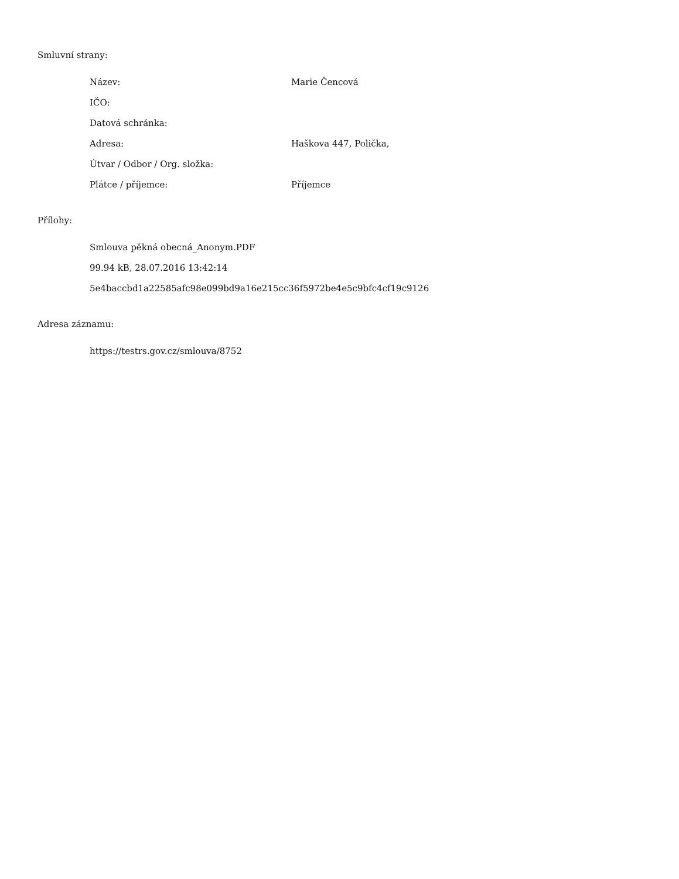Smluvní strany:
| Název: | Marie Čencová |
| IČO: | |
| Datová schránka: | |
| Adresa: | Haškova 447, Polička, |
| Útvar / Odbor / Org. složka: | |
| Plátce / příjemce: | Příjemce |
Přílohy:
Smlouva pěkná obecná_Anonym.PDF
99.94 kB, 28.07.2016 13:42:14
5e4baccbd1a22585afc98e099bd9a16e215cc36f5972be4e5c9bfc4cf19c9126
Adresa záznamu:
https://testrs.gov.cz/smlouva/8752